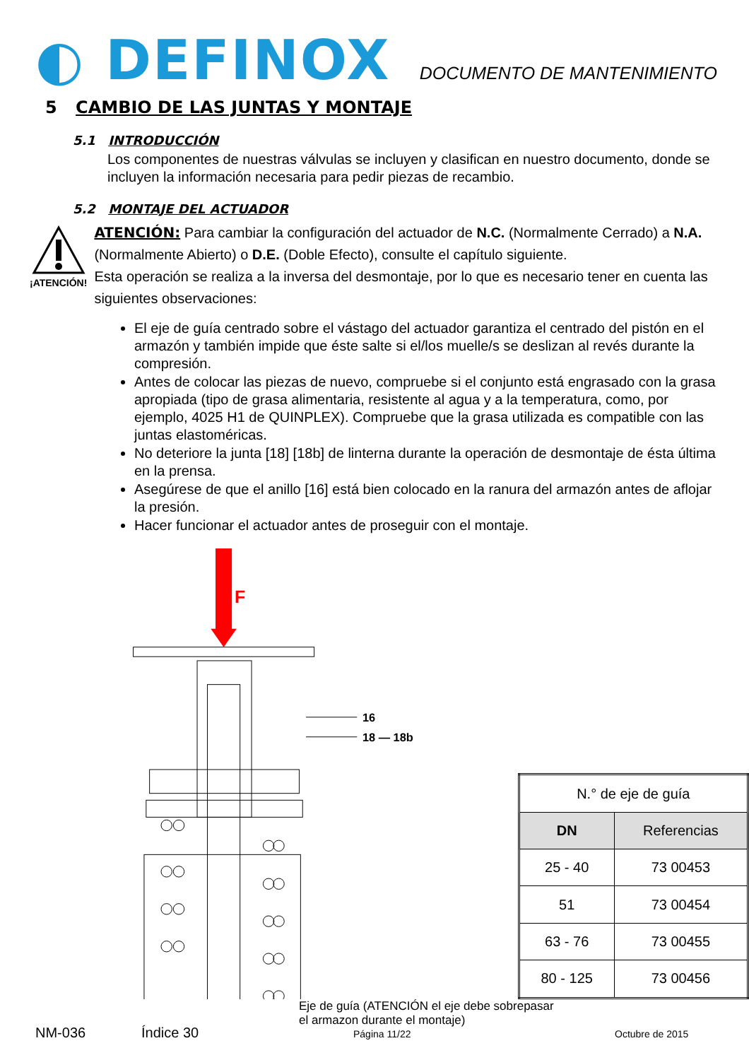◐ DEFINOX
DOCUMENTO DE MANTENIMIENTO
5 CAMBIO DE LAS JUNTAS Y MONTAJE
5.1 INTRODUCCIÓN
Los componentes de nuestras válvulas se incluyen y clasifican en nuestro documento, donde se incluyen la información necesaria para pedir piezas de recambio.
5.2 MONTAJE DEL ACTUADOR
¡ATENCIÓN!
ATENCIÓN: Para cambiar la configuración del actuador de N.C. (Normalmente Cerrado) a N.A. (Normalmente Abierto) o D.E. (Doble Efecto), consulte el capítulo siguiente.
Esta operación se realiza a la inversa del desmontaje, por lo que es necesario tener en cuenta las siguientes observaciones:
El eje de guía centrado sobre el vástago del actuador garantiza el centrado del pistón en el armazón y también impide que éste salte si el/los muelle/s se deslizan al revés durante la compresión.
Antes de colocar las piezas de nuevo, compruebe si el conjunto está engrasado con la grasa apropiada (tipo de grasa alimentaria, resistente al agua y a la temperatura, como, por ejemplo, 4025 H1 de QUINPLEX). Compruebe que la grasa utilizada es compatible con las juntas elastoméricas.
No deteriore la junta [18] [18b] de linterna durante la operación de desmontaje de ésta última en la prensa.
Asegúrese de que el anillo [16] está bien colocado en la ranura del armazón antes de aflojar la presión.
Hacer funcionar el actuador antes de proseguir con el montaje.
F
16
18 — 18b
| N.° de eje de guía | |
| DN | Referencias |
| 25 - 40 | 73 00453 |
| 51 | 73 00454 |
| 63 - 76 | 73 00455 |
| 80 - 125 | 73 00456 |
Eje de guía (ATENCIÓN el eje debe sobrepasar
el armazon durante el montaje)
NM-036 Índice 30 Página 11/22 Octubre de 2015